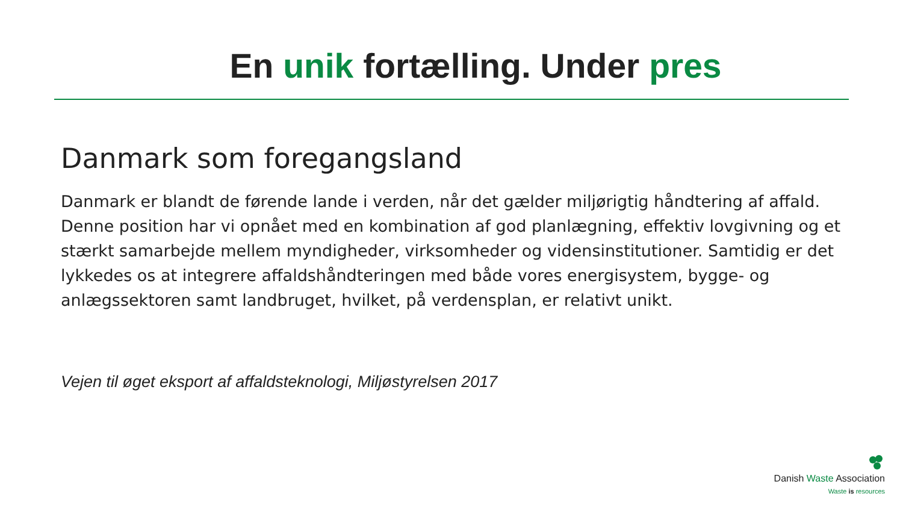En unik fortælling. Under pres
Danmark som foregangsland
Danmark er blandt de førende lande i verden, når det gælder miljørigtig håndtering af affald. Denne position har vi opnået med en kombination af god planlægning, effektiv lovgivning og et stærkt samarbejde mellem myndigheder, virksomheder og vidensinstitutioner. Samtidig er det lykkedes os at integrere affaldshåndteringen med både vores energisystem, bygge- og anlægssektoren samt landbruget, hvilket, på verdensplan, er relativt unikt.
Vejen til øget eksport af affaldsteknologi, Miljøstyrelsen 2017
Danish Waste Association
Waste is resources